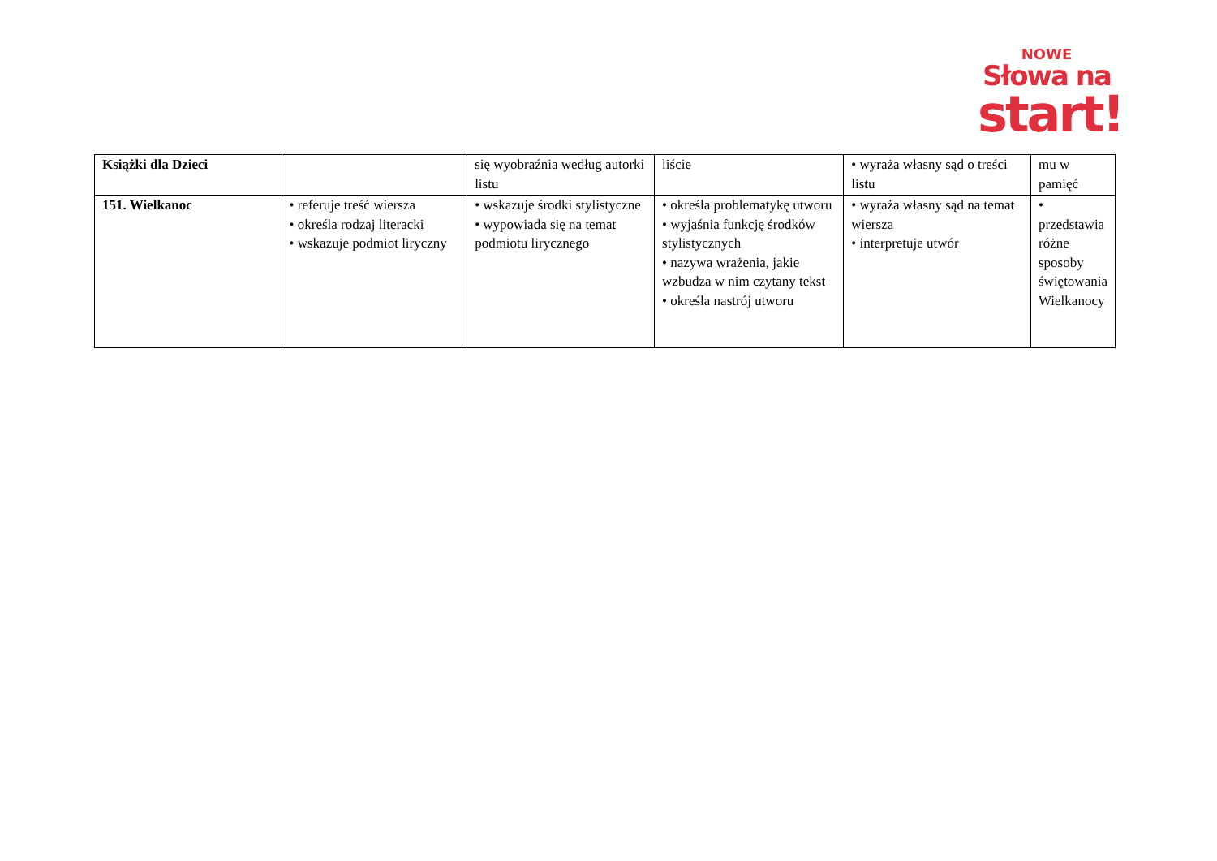NOWE
Słowa na
start!
| Książki dla Dzieci | | się wyobraźnia według autorki listu | liście | • wyraża własny sąd o treści listu | mu w pamięć |
| 151. Wielkanoc | • referuje treść wiersza • określa rodzaj literacki • wskazuje podmiot liryczny | • wskazuje środki stylistyczne • wypowiada się na temat podmiotu lirycznego | • określa problematykę utworu • wyjaśnia funkcję środków stylistycznych • nazywa wrażenia, jakie wzbudza w nim czytany tekst • określa nastrój utworu | • wyraża własny sąd na temat wiersza • interpretuje utwór | • przedstawia różne sposoby świętowania Wielkanocy |